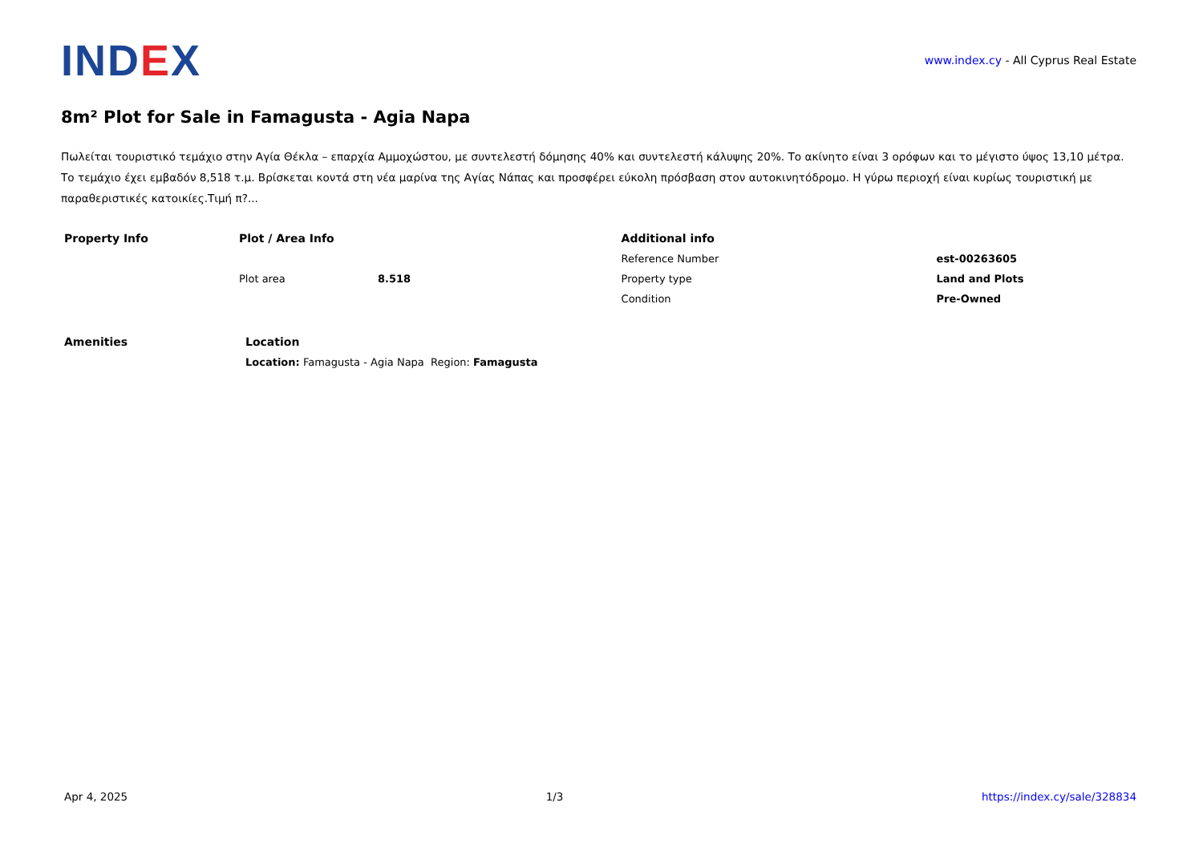IND EX
www.index.cy - All Cyprus Real Estate
8m² Plot for Sale in Famagusta - Agia Napa
Πωλείται τουριστικό τεμάχιο στην Αγία Θέκλα – επαρχία Αμμοχώστου, με συντελεστή δόμησης 40% και συντελεστή κάλυψης 20%. Το ακίνητο είναι 3 ορόφων και το μέγιστο ύψος 13,10 μέτρα. Το τεμάχιο έχει εμβαδόν 8,518 τ.μ. Βρίσκεται κοντά στη νέα μαρίνα της Αγίας Νάπας και προσφέρει εύκολη πρόσβαση στον αυτοκινητόδρομο. Η γύρω περιοχή είναι κυρίως τουριστική με παραθεριστικές κατοικίες.Τιμή π?...
| Property Info | Plot / Area Info | | Additional info | |
| --- | --- | --- | --- | --- |
| | | | Reference Number | est-00263605 |
| | Plot area | 8.518 | Property type | Land and Plots |
| | | | Condition | Pre-Owned |
| Amenities | Location |
| --- | --- |
| | Location: Famagusta - Agia Napa Region: Famagusta |
Apr 4, 2025 1/3 https://index.cy/sale/328834